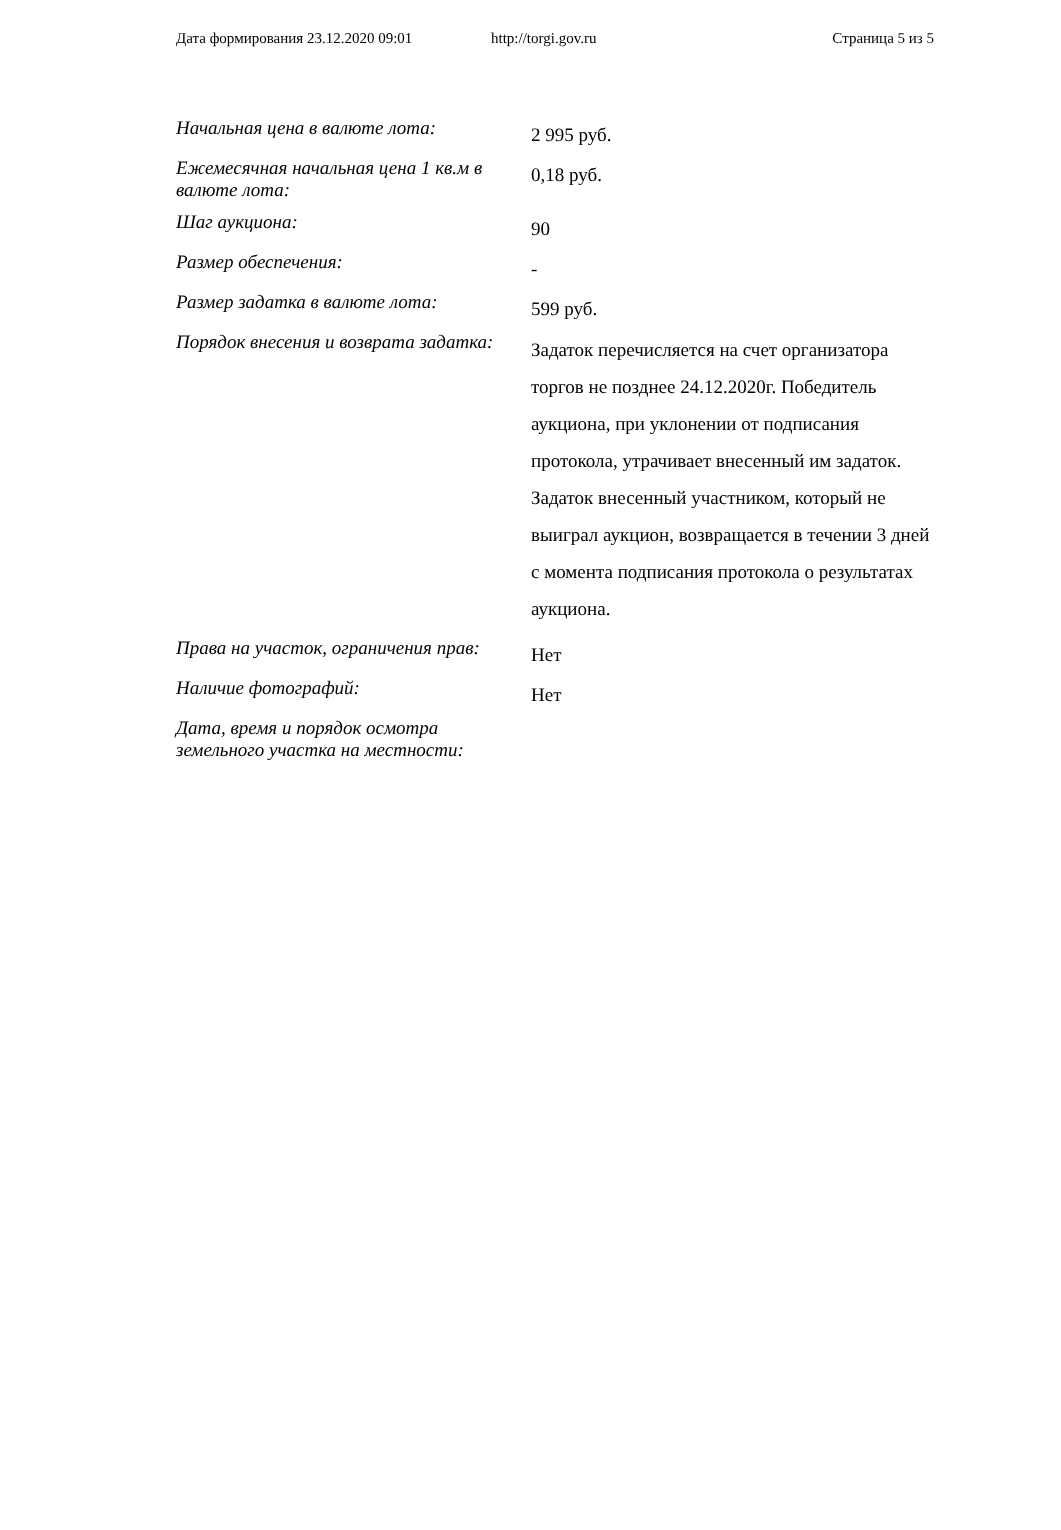Дата формирования 23.12.2020 09:01 http://torgi.gov.ru Страница 5 из 5
| Начальная цена в валюте лота: | 2 995 руб. |
| Ежемесячная начальная цена 1 кв.м в валюте лота: | 0,18 руб. |
| Шаг аукциона: | 90 |
| Размер обеспечения: | - |
| Размер задатка в валюте лота: | 599 руб. |
| Порядок внесения и возврата задатка: | Задаток перечисляется на счет организатора торгов не позднее 24.12.2020г. Победитель аукциона, при уклонении от подписания протокола, утрачивает внесенный им задаток. Задаток внесенный участником, который не выиграл аукцион, возвращается в течении 3 дней с момента подписания протокола о результатах аукциона. |
| Права на участок, ограничения прав: | Нет |
| Наличие фотографий: | Нет |
| Дата, время и порядок осмотра земельного участка на местности: | |